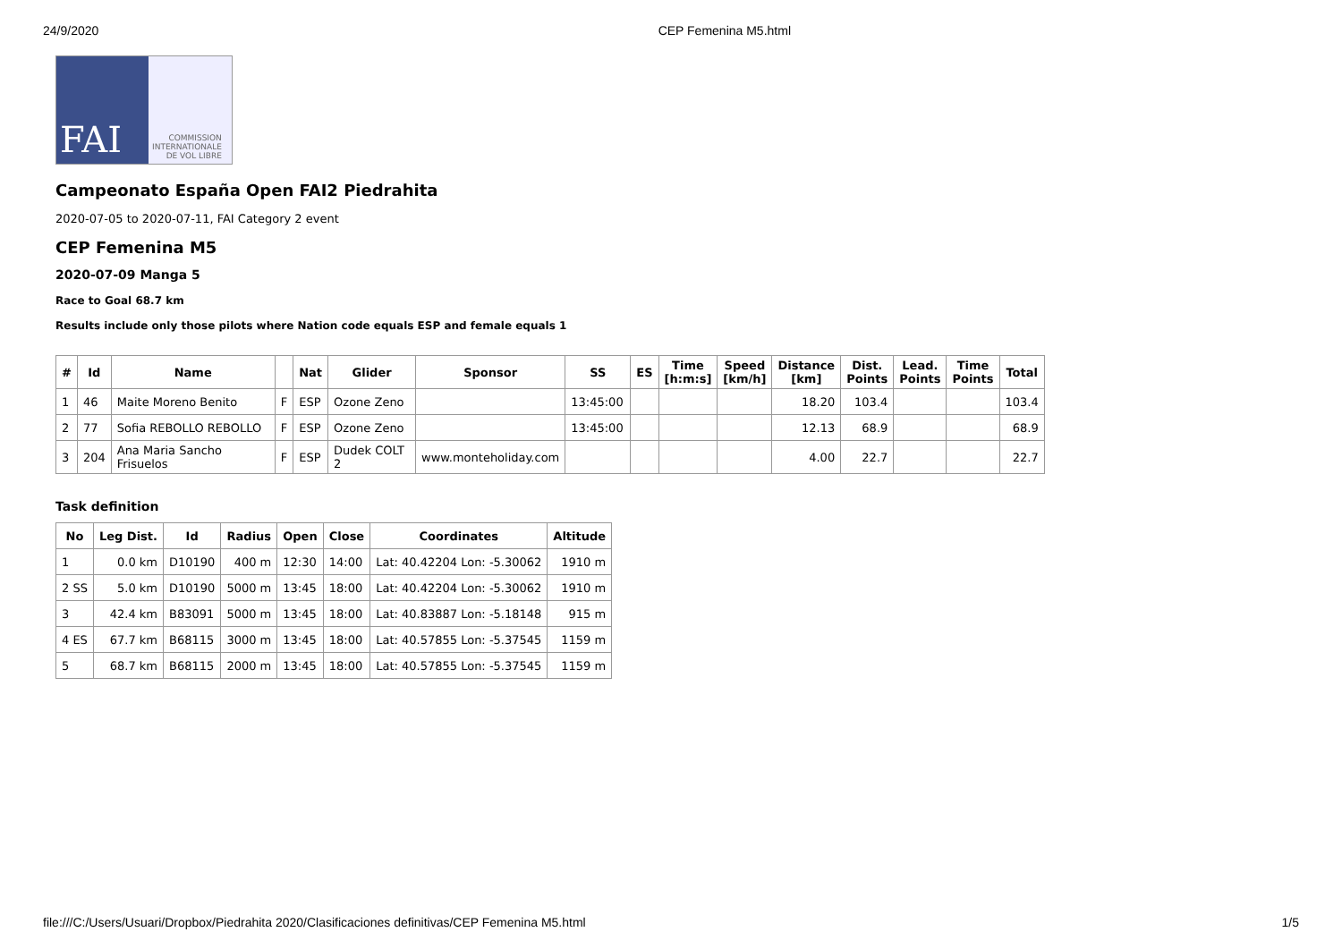24/9/2020 CEP Femenina M5.html
FAI
COMMISSION
INTERNATIONALE
DE VOL LIBRE
Campeonato España Open FAI2 Piedrahita
2020-07-05 to 2020-07-11, FAI Category 2 event
CEP Femenina M5
2020-07-09 Manga 5
Race to Goal 68.7 km
Results include only those pilots where Nation code equals ESP and female equals 1
| # | Id | Name | | Nat | Glider | Sponsor | SS | ES | Time [h:m:s] | Speed [km/h] | Distance [km] | Dist. Points | Lead. Points | Time Points | Total |
| --- | --- | --- | --- | --- | --- | --- | --- | --- | --- | --- | --- | --- | --- | --- | --- |
| 1 | 46 | Maite Moreno Benito | F | ESP | Ozone Zeno | | 13:45:00 | | | | 18.20 | 103.4 | | | 103.4 |
| 2 | 77 | Sofia REBOLLO REBOLLO | F | ESP | Ozone Zeno | | 13:45:00 | | | | 12.13 | 68.9 | | | 68.9 |
| 3 | 204 | Ana Maria Sancho Frisuelos | F | ESP | Dudek COLT 2 | www.monteholiday.com | | | | | 4.00 | 22.7 | | | 22.7 |
Task definition
| No | Leg Dist. | Id | Radius | Open | Close | Coordinates | Altitude |
| --- | --- | --- | --- | --- | --- | --- | --- |
| 1 | 0.0 km | D10190 | 400 m | 12:30 | 14:00 | Lat: 40.42204 Lon: -5.30062 | 1910 m |
| 2 SS | 5.0 km | D10190 | 5000 m | 13:45 | 18:00 | Lat: 40.42204 Lon: -5.30062 | 1910 m |
| 3 | 42.4 km | B83091 | 5000 m | 13:45 | 18:00 | Lat: 40.83887 Lon: -5.18148 | 915 m |
| 4 ES | 67.7 km | B68115 | 3000 m | 13:45 | 18:00 | Lat: 40.57855 Lon: -5.37545 | 1159 m |
| 5 | 68.7 km | B68115 | 2000 m | 13:45 | 18:00 | Lat: 40.57855 Lon: -5.37545 | 1159 m |
file:///C:/Users/Usuari/Dropbox/Piedrahita 2020/Clasificaciones definitivas/CEP Femenina M5.html 1/5